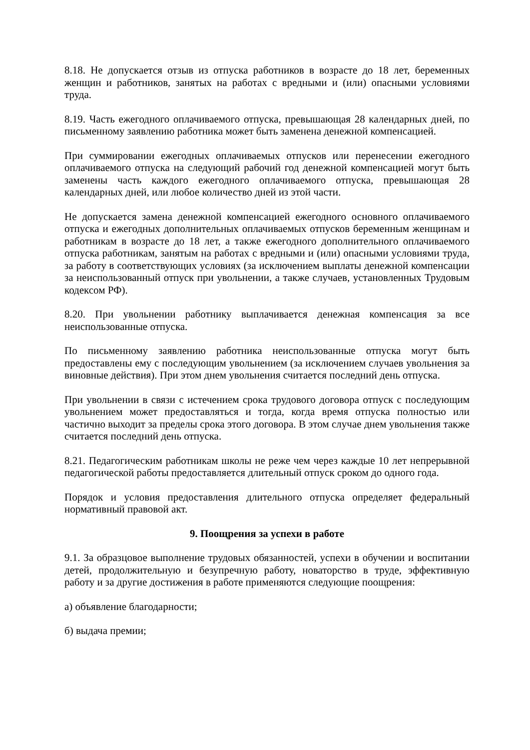8.18. Не допускается отзыв из отпуска работников в возрасте до 18 лет, беременных женщин и работников, занятых на работах с вредными и (или) опасными условиями труда.
8.19. Часть ежегодного оплачиваемого отпуска, превышающая 28 календарных дней, по письменному заявлению работника может быть заменена денежной компенсацией.
При суммировании ежегодных оплачиваемых отпусков или перенесении ежегодного оплачиваемого отпуска на следующий рабочий год денежной компенсацией могут быть заменены часть каждого ежегодного оплачиваемого отпуска, превышающая 28 календарных дней, или любое количество дней из этой части.
Не допускается замена денежной компенсацией ежегодного основного оплачиваемого отпуска и ежегодных дополнительных оплачиваемых отпусков беременным женщинам и работникам в возрасте до 18 лет, а также ежегодного дополнительного оплачиваемого отпуска работникам, занятым на работах с вредными и (или) опасными условиями труда, за работу в соответствующих условиях (за исключением выплаты денежной компенсации за неиспользованный отпуск при увольнении, а также случаев, установленных Трудовым кодексом РФ).
8.20. При увольнении работнику выплачивается денежная компенсация за все неиспользованные отпуска.
По письменному заявлению работника неиспользованные отпуска могут быть предоставлены ему с последующим увольнением (за исключением случаев увольнения за виновные действия). При этом днем увольнения считается последний день отпуска.
При увольнении в связи с истечением срока трудового договора отпуск с последующим увольнением может предоставляться и тогда, когда время отпуска полностью или частично выходит за пределы срока этого договора. В этом случае днем увольнения также считается последний день отпуска.
8.21. Педагогическим работникам школы не реже чем через каждые 10 лет непрерывной педагогической работы предоставляется длительный отпуск сроком до одного года.
Порядок и условия предоставления длительного отпуска определяет федеральный нормативный правовой акт.
9. Поощрения за успехи в работе
9.1. За образцовое выполнение трудовых обязанностей, успехи в обучении и воспитании детей, продолжительную и безупречную работу, новаторство в труде, эффективную работу и за другие достижения в работе применяются следующие поощрения:
а) объявление благодарности;
б) выдача премии;